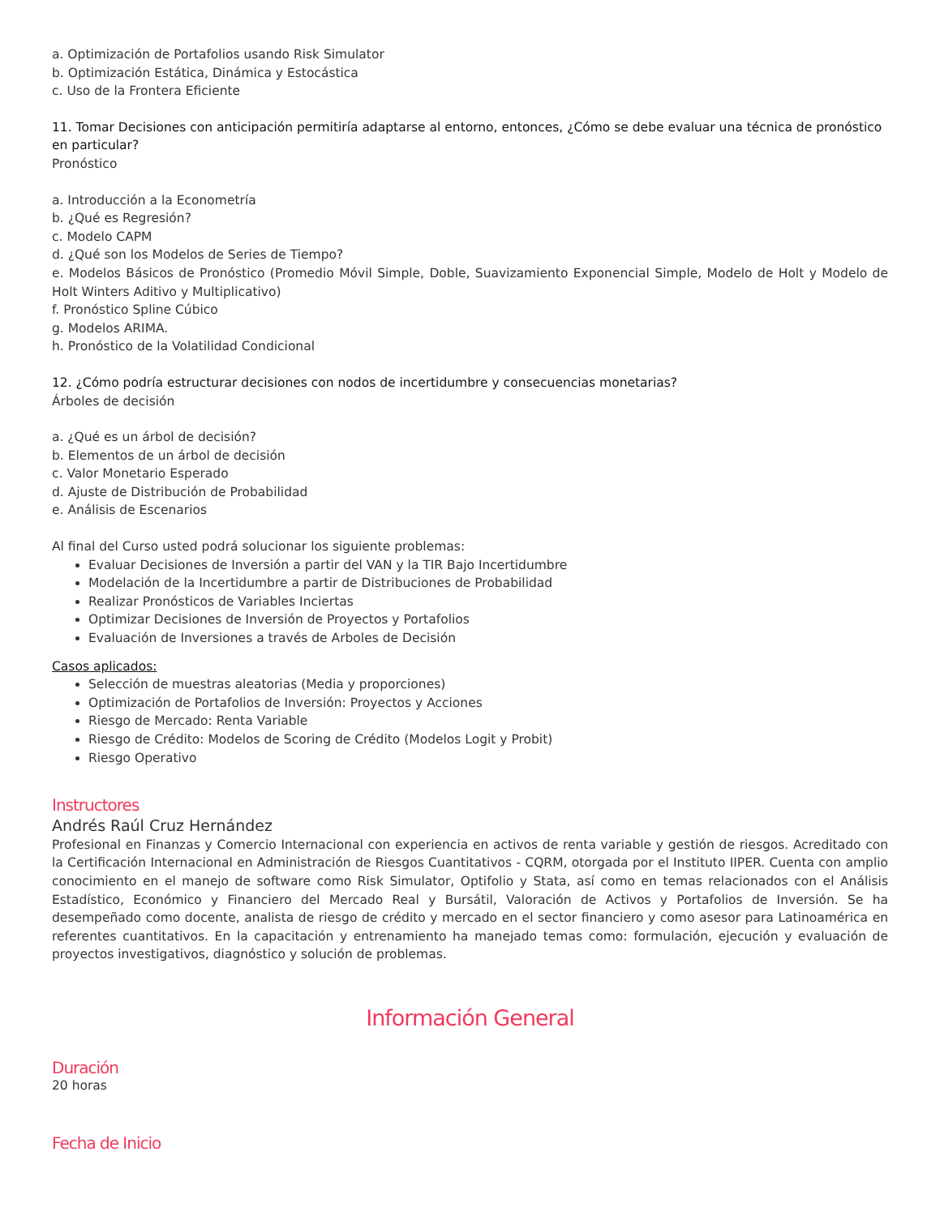a. Optimización de Portafolios usando Risk Simulator
b. Optimización Estática, Dinámica y Estocástica
c. Uso de la Frontera Eficiente
11. Tomar Decisiones con anticipación permitiría adaptarse al entorno, entonces, ¿Cómo se debe evaluar una técnica de pronóstico en particular?
Pronóstico
a. Introducción a la Econometría
b. ¿Qué es Regresión?
c. Modelo CAPM
d. ¿Qué son los Modelos de Series de Tiempo?
e. Modelos Básicos de Pronóstico (Promedio Móvil Simple, Doble, Suavizamiento Exponencial Simple, Modelo de Holt y Modelo de Holt Winters Aditivo y Multiplicativo)
f. Pronóstico Spline Cúbico
g. Modelos ARIMA.
h. Pronóstico de la Volatilidad Condicional
12. ¿Cómo podría estructurar decisiones con nodos de incertidumbre y consecuencias monetarias?
Árboles de decisión
a. ¿Qué es un árbol de decisión?
b. Elementos de un árbol de decisión
c. Valor Monetario Esperado
d. Ajuste de Distribución de Probabilidad
e. Análisis de Escenarios
Al final del Curso usted podrá solucionar los siguiente problemas:
Evaluar Decisiones de Inversión a partir del VAN y la TIR Bajo Incertidumbre
Modelación de la Incertidumbre a partir de Distribuciones de Probabilidad
Realizar Pronósticos de Variables Inciertas
Optimizar Decisiones de Inversión de Proyectos y Portafolios
Evaluación de Inversiones a través de Arboles de Decisión
Casos aplicados:
Selección de muestras aleatorias (Media y proporciones)
Optimización de Portafolios de Inversión: Proyectos y Acciones
Riesgo de Mercado: Renta Variable
Riesgo de Crédito: Modelos de Scoring de Crédito (Modelos Logit y Probit)
Riesgo Operativo
Instructores
Andrés Raúl Cruz Hernández
Profesional en Finanzas y Comercio Internacional con experiencia en activos de renta variable y gestión de riesgos. Acreditado con la Certificación Internacional en Administración de Riesgos Cuantitativos - CQRM, otorgada por el Instituto IIPER. Cuenta con amplio conocimiento en el manejo de software como Risk Simulator, Optifolio y Stata, así como en temas relacionados con el Análisis Estadístico, Económico y Financiero del Mercado Real y Bursátil, Valoración de Activos y Portafolios de Inversión. Se ha desempeñado como docente, analista de riesgo de crédito y mercado en el sector financiero y como asesor para Latinoamérica en referentes cuantitativos. En la capacitación y entrenamiento ha manejado temas como: formulación, ejecución y evaluación de proyectos investigativos, diagnóstico y solución de problemas.
Información General
Duración
20 horas
Fecha de Inicio